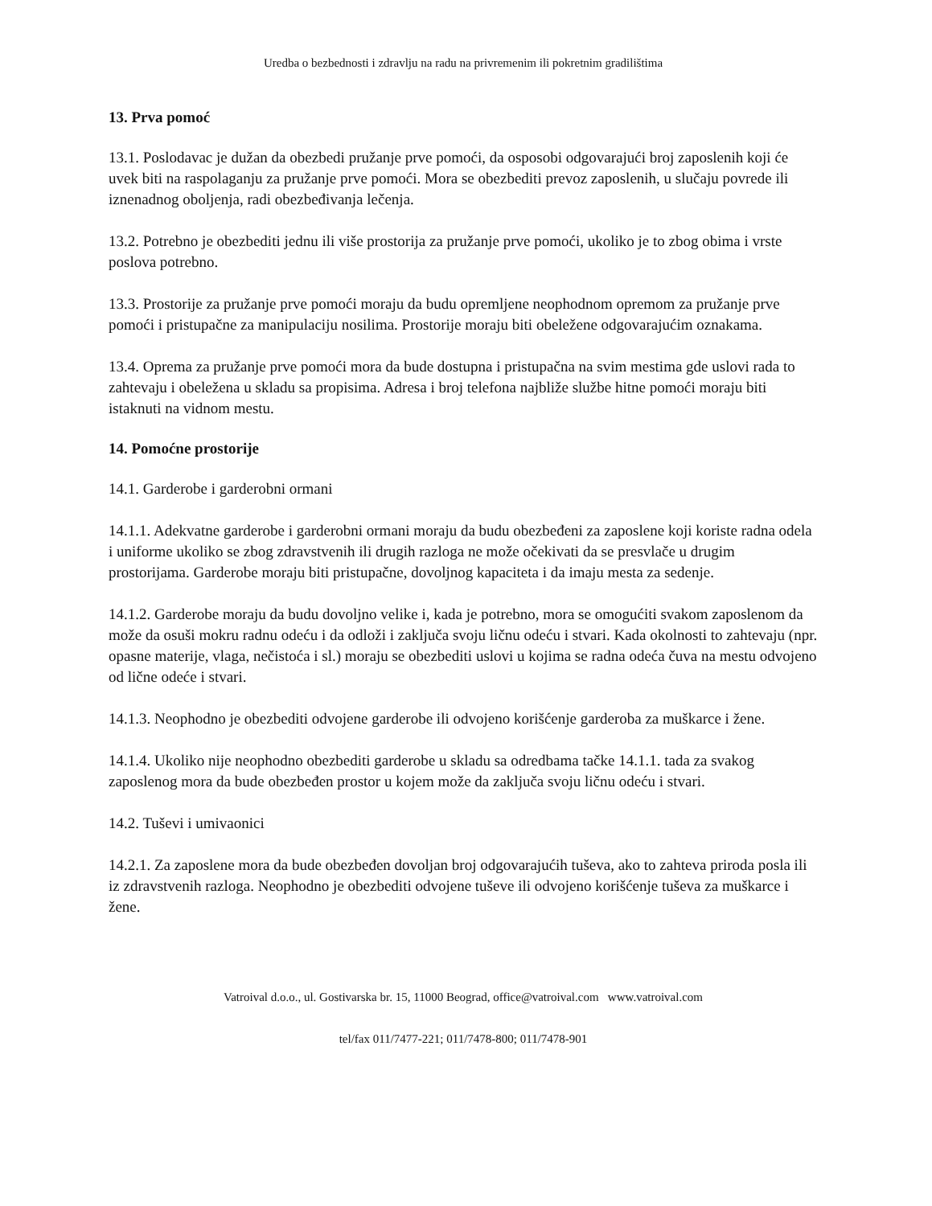Uredba o bezbednosti i zdravlju na radu na privremenim ili pokretnim gradilištima
13. Prva pomoć
13.1. Poslodavac je dužan da obezbedi pružanje prve pomoći, da osposobi odgovarajući broj zaposlenih koji će uvek biti na raspolaganju za pružanje prve pomoći. Mora se obezbediti prevoz zaposlenih, u slučaju povrede ili iznenadnog oboljenja, radi obezbeđivanja lečenja.
13.2. Potrebno je obezbediti jednu ili više prostorija za pružanje prve pomoći, ukoliko je to zbog obima i vrste poslova potrebno.
13.3. Prostorije za pružanje prve pomoći moraju da budu opremljene neophodnom opremom za pružanje prve pomoći i pristupačne za manipulaciju nosilima. Prostorije moraju biti obeležene odgovarajućim oznakama.
13.4. Oprema za pružanje prve pomoći mora da bude dostupna i pristupačna na svim mestima gde uslovi rada to zahtevaju i obeležena u skladu sa propisima. Adresa i broj telefona najbliže službe hitne pomoći moraju biti istaknuti na vidnom mestu.
14. Pomoćne prostorije
14.1. Garderobe i garderobni ormani
14.1.1. Adekvatne garderobe i garderobni ormani moraju da budu obezbeđeni za zaposlene koji koriste radna odela i uniforme ukoliko se zbog zdravstvenih ili drugih razloga ne može očekivati da se presvlače u drugim prostorijama. Garderobe moraju biti pristupačne, dovoljnog kapaciteta i da imaju mesta za sedenje.
14.1.2. Garderobe moraju da budu dovoljno velike i, kada je potrebno, mora se omogućiti svakom zaposlenom da može da osuši mokru radnu odeću i da odloži i zaključa svoju ličnu odeću i stvari. Kada okolnosti to zahtevaju (npr. opasne materije, vlaga, nečistoća i sl.) moraju se obezbediti uslovi u kojima se radna odeća čuva na mestu odvojeno od lične odeće i stvari.
14.1.3. Neophodno je obezbediti odvojene garderobe ili odvojeno korišćenje garderoba za muškarce i žene.
14.1.4. Ukoliko nije neophodno obezbediti garderobe u skladu sa odredbama tačke 14.1.1. tada za svakog zaposlenog mora da bude obezbeđen prostor u kojem može da zaključa svoju ličnu odeću i stvari.
14.2. Tuševi i umivaonici
14.2.1. Za zaposlene mora da bude obezbeđen dovoljan broj odgovarajućih tuševa, ako to zahteva priroda posla ili iz zdravstvenih razloga. Neophodno je obezbediti odvojene tuševe ili odvojeno korišćenje tuševa za muškarce i žene.
Vatroival d.o.o., ul. Gostivarska br. 15, 11000 Beograd, office@vatroival.com www.vatroival.com
tel/fax 011/7477-221; 011/7478-800; 011/7478-901